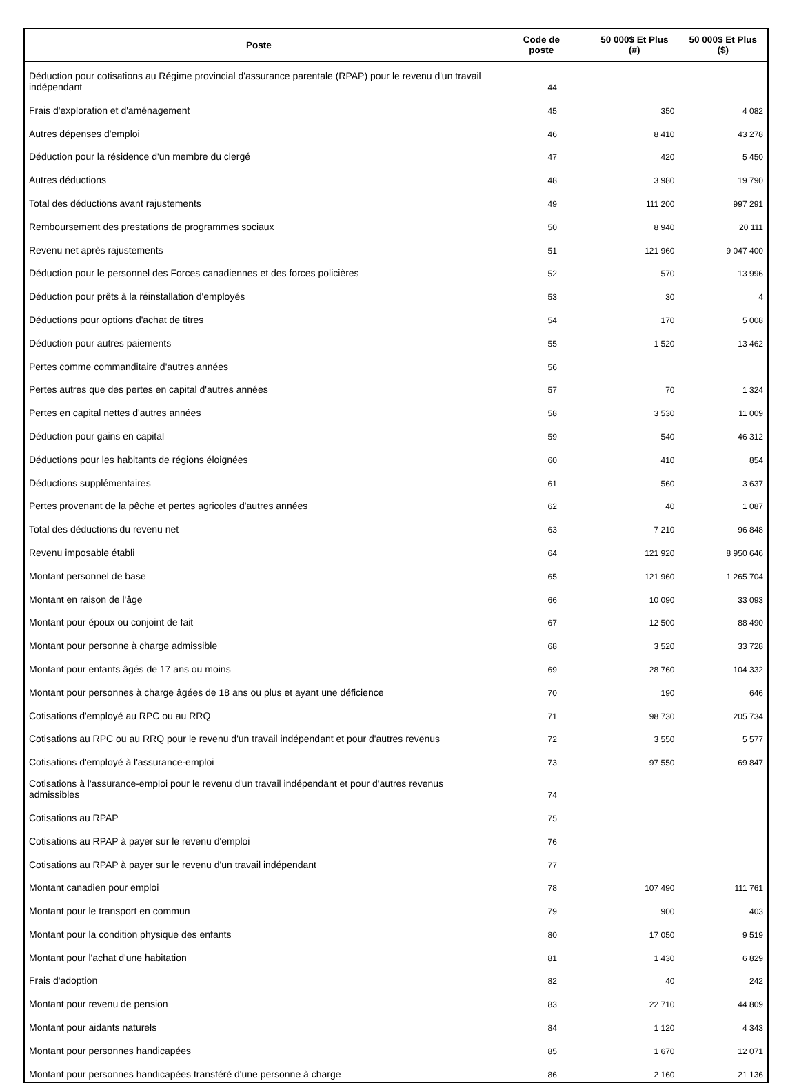| Poste | Code de poste | 50 000$ Et Plus (#) | 50 000$ Et Plus ($) |
| --- | --- | --- | --- |
| Déduction pour cotisations au Régime provincial d'assurance parentale (RPAP) pour le revenu d'un travail indépendant | 44 | | |
| Frais d'exploration et d'aménagement | 45 | 350 | 4 082 |
| Autres dépenses d'emploi | 46 | 8 410 | 43 278 |
| Déduction pour la résidence d'un membre du clergé | 47 | 420 | 5 450 |
| Autres déductions | 48 | 3 980 | 19 790 |
| Total des déductions avant rajustements | 49 | 111 200 | 997 291 |
| Remboursement des prestations de programmes sociaux | 50 | 8 940 | 20 111 |
| Revenu net après rajustements | 51 | 121 960 | 9 047 400 |
| Déduction pour le personnel des Forces canadiennes et des forces policières | 52 | 570 | 13 996 |
| Déduction pour prêts à la réinstallation d'employés | 53 | 30 | 4 |
| Déductions pour options d'achat de titres | 54 | 170 | 5 008 |
| Déduction pour autres paiements | 55 | 1 520 | 13 462 |
| Pertes comme commanditaire d'autres années | 56 | | |
| Pertes autres que des pertes en capital d'autres années | 57 | 70 | 1 324 |
| Pertes en capital nettes d'autres années | 58 | 3 530 | 11 009 |
| Déduction pour gains en capital | 59 | 540 | 46 312 |
| Déductions pour les habitants de régions éloignées | 60 | 410 | 854 |
| Déductions supplémentaires | 61 | 560 | 3 637 |
| Pertes provenant de la pêche et pertes agricoles d'autres années | 62 | 40 | 1 087 |
| Total des déductions du revenu net | 63 | 7 210 | 96 848 |
| Revenu imposable établi | 64 | 121 920 | 8 950 646 |
| Montant personnel de base | 65 | 121 960 | 1 265 704 |
| Montant en raison de l'âge | 66 | 10 090 | 33 093 |
| Montant pour époux ou conjoint de fait | 67 | 12 500 | 88 490 |
| Montant pour personne à charge admissible | 68 | 3 520 | 33 728 |
| Montant pour enfants âgés de 17 ans ou moins | 69 | 28 760 | 104 332 |
| Montant pour personnes à charge âgées de 18 ans ou plus et ayant une déficience | 70 | 190 | 646 |
| Cotisations d'employé au RPC ou au RRQ | 71 | 98 730 | 205 734 |
| Cotisations au RPC ou au RRQ pour le revenu d'un travail indépendant et pour d'autres revenus | 72 | 3 550 | 5 577 |
| Cotisations d'employé à l'assurance-emploi | 73 | 97 550 | 69 847 |
| Cotisations à l'assurance-emploi pour le revenu d'un travail indépendant et pour d'autres revenus admissibles | 74 | | |
| Cotisations au RPAP | 75 | | |
| Cotisations au RPAP à payer sur le revenu d'emploi | 76 | | |
| Cotisations au RPAP à payer sur le revenu d'un travail indépendant | 77 | | |
| Montant canadien pour emploi | 78 | 107 490 | 111 761 |
| Montant pour le transport en commun | 79 | 900 | 403 |
| Montant pour la condition physique des enfants | 80 | 17 050 | 9 519 |
| Montant pour l'achat d'une habitation | 81 | 1 430 | 6 829 |
| Frais d'adoption | 82 | 40 | 242 |
| Montant pour revenu de pension | 83 | 22 710 | 44 809 |
| Montant pour aidants naturels | 84 | 1 120 | 4 343 |
| Montant pour personnes handicapées | 85 | 1 670 | 12 071 |
| Montant pour personnes handicapées transféré d'une personne à charge | 86 | 2 160 | 21 136 |